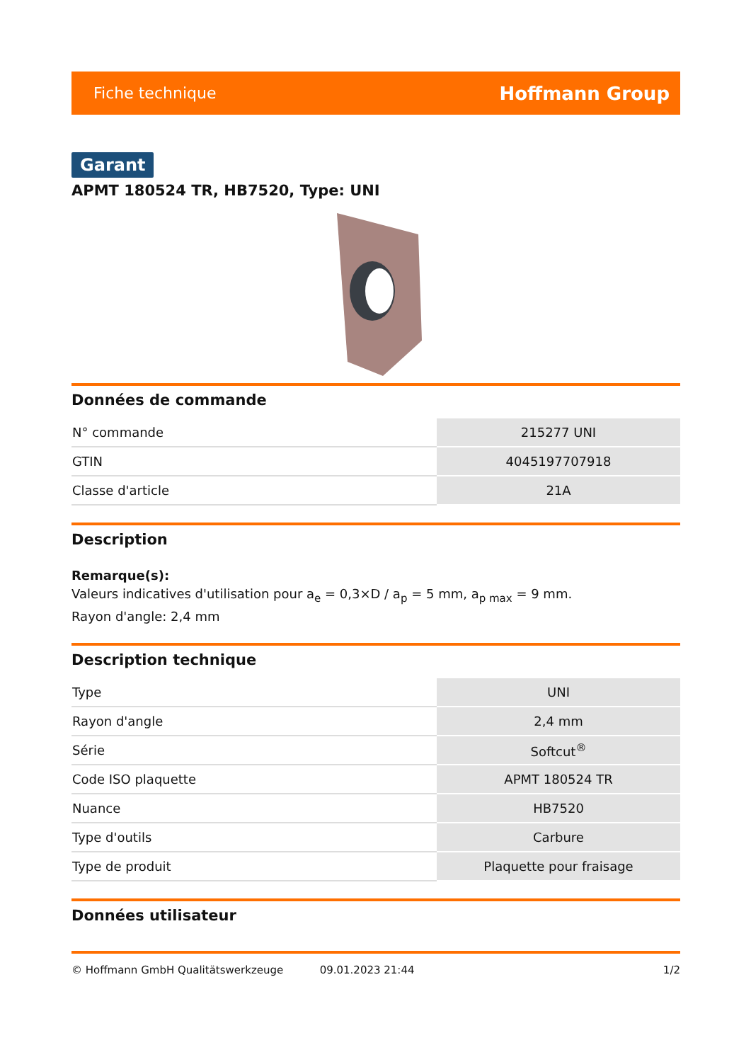Fiche technique Hoffmann Group
Garant
APMT 180524 TR, HB7520, Type: UNI
Données de commande
| N° commande | 215277 UNI |
| GTIN | 4045197707918 |
| Classe d'article | 21A |
Description
Remarque(s):
Valeurs indicatives d'utilisation pour a<sub>e</sub> = 0,3×D / a<sub>p</sub> = 5 mm, a<sub>p max</sub> = 9 mm.
Rayon d'angle: 2,4 mm
Description technique
| Type | UNI |
| Rayon d'angle | 2,4 mm |
| Série | Softcut<sup>®</sup> |
| Code ISO plaquette | APMT 180524 TR |
| Nuance | HB7520 |
| Type d'outils | Carbure |
| Type de produit | Plaquette pour fraisage |
Données utilisateur
© Hoffmann GmbH Qualitätswerkzeuge 09.01.2023 21:44 1/2